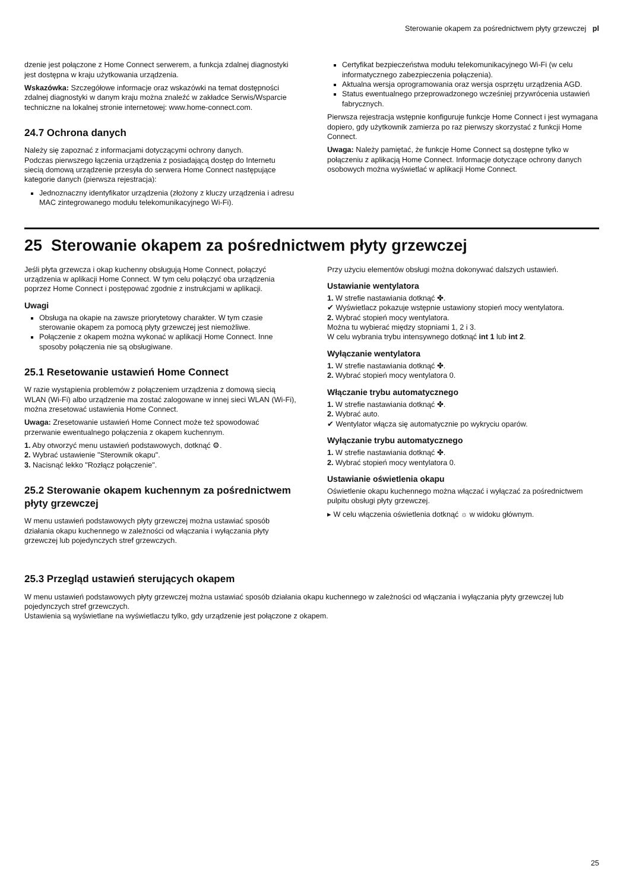Sterowanie okapem za pośrednictwem płyty grzewczej pl
dzenie jest połączone z Home Connect serwerem, a funkcja zdalnej diagnostyki jest dostępna w kraju użytkowania urządzenia.
Wskazówka: Szczegółowe informacje oraz wskazówki na temat dostępności zdalnej diagnostyki w danym kraju można znaleźć w zakładce Serwis/Wsparcie techniczne na lokalnej stronie internetowej: www.home-connect.com.
24.7 Ochrona danych
Należy się zapoznać z informacjami dotyczącymi ochrony danych.
Podczas pierwszego łączenia urządzenia z posiadającą dostęp do Internetu siecią domową urządzenie przesyła do serwera Home Connect następujące kategorie danych (pierwsza rejestracja):
Jednoznaczny identyfikator urządzenia (złożony z kluczy urządzenia i adresu MAC zintegrowanego modułu telekomunikacyjnego Wi-Fi).
Certyfikat bezpieczeństwa modułu telekomunikacyjnego Wi-Fi (w celu informatycznego zabezpieczenia połączenia).
Aktualna wersja oprogramowania oraz wersja osprzętu urządzenia AGD.
Status ewentualnego przeprowadzonego wcześniej przywrócenia ustawień fabrycznych.
Pierwsza rejestracja wstępnie konfiguruje funkcje Home Connect i jest wymagana dopiero, gdy użytkownik zamierza po raz pierwszy skorzystać z funkcji Home Connect.
Uwaga: Należy pamiętać, że funkcje Home Connect są dostępne tylko w połączeniu z aplikacją Home Connect. Informacje dotyczące ochrony danych osobowych można wyświetlać w aplikacji Home Connect.
25 Sterowanie okapem za pośrednictwem płyty grzewczej
Jeśli płyta grzewcza i okap kuchenny obsługują Home Connect, połączyć urządzenia w aplikacji Home Connect. W tym celu połączyć oba urządzenia poprzez Home Connect i postępować zgodnie z instrukcjami w aplikacji.
Uwagi
Obsługa na okapie na zawsze priorytetowy charakter. W tym czasie sterowanie okapem za pomocą płyty grzewczej jest niemożliwe.
Połączenie z okapem można wykonać w aplikacji Home Connect. Inne sposoby połączenia nie są obsługiwane.
25.1 Resetowanie ustawień Home Connect
W razie wystąpienia problemów z połączeniem urządzenia z domową siecią WLAN (Wi-Fi) albo urządzenie ma zostać zalogowane w innej sieci WLAN (Wi-Fi), można zresetować ustawienia Home Connect.
Uwaga: Zresetowanie ustawień Home Connect może też spowodować przerwanie ewentualnego połączenia z okapem kuchennym.
1. Aby otworzyć menu ustawień podstawowych, dotknąć ⚙.
2. Wybrać ustawienie "Sterownik okapu".
3. Nacisnąć lekko "Rozłącz połączenie".
25.2 Sterowanie okapem kuchennym za pośrednictwem płyty grzewczej
W menu ustawień podstawowych płyty grzewczej można ustawiać sposób działania okapu kuchennego w zależności od włączania i wyłączania płyty grzewczej lub pojedynczych stref grzewczych.
Przy użyciu elementów obsługi można dokonywać dalszych ustawień.
Ustawianie wentylatora
1. W strefie nastawiania dotknąć ✤.
✔ Wyświetlacz pokazuje wstępnie ustawiony stopień mocy wentylatora.
2. Wybrać stopień mocy wentylatora.
Można tu wybierać między stopniami 1, 2 i 3.
W celu wybrania trybu intensywnego dotknąć int 1 lub int 2.
Wyłączanie wentylatora
1. W strefie nastawiania dotknąć ✤.
2. Wybrać stopień mocy wentylatora 0.
Włączanie trybu automatycznego
1. W strefie nastawiania dotknąć ✤.
2. Wybrać auto.
✔ Wentylator włącza się automatycznie po wykryciu oparów.
Wyłączanie trybu automatycznego
1. W strefie nastawiania dotknąć ✤.
2. Wybrać stopień mocy wentylatora 0.
Ustawianie oświetlenia okapu
Oświetlenie okapu kuchennego można włączać i wyłączać za pośrednictwem pulpitu obsługi płyty grzewczej.
▸ W celu włączenia oświetlenia dotknąć ☼ w widoku głównym.
25.3 Przegląd ustawień sterujących okapem
W menu ustawień podstawowych płyty grzewczej można ustawiać sposób działania okapu kuchennego w zależności od włączania i wyłączania płyty grzewczej lub pojedynczych stref grzewczych.
Ustawienia są wyświetlane na wyświetlaczu tylko, gdy urządzenie jest połączone z okapem.
25